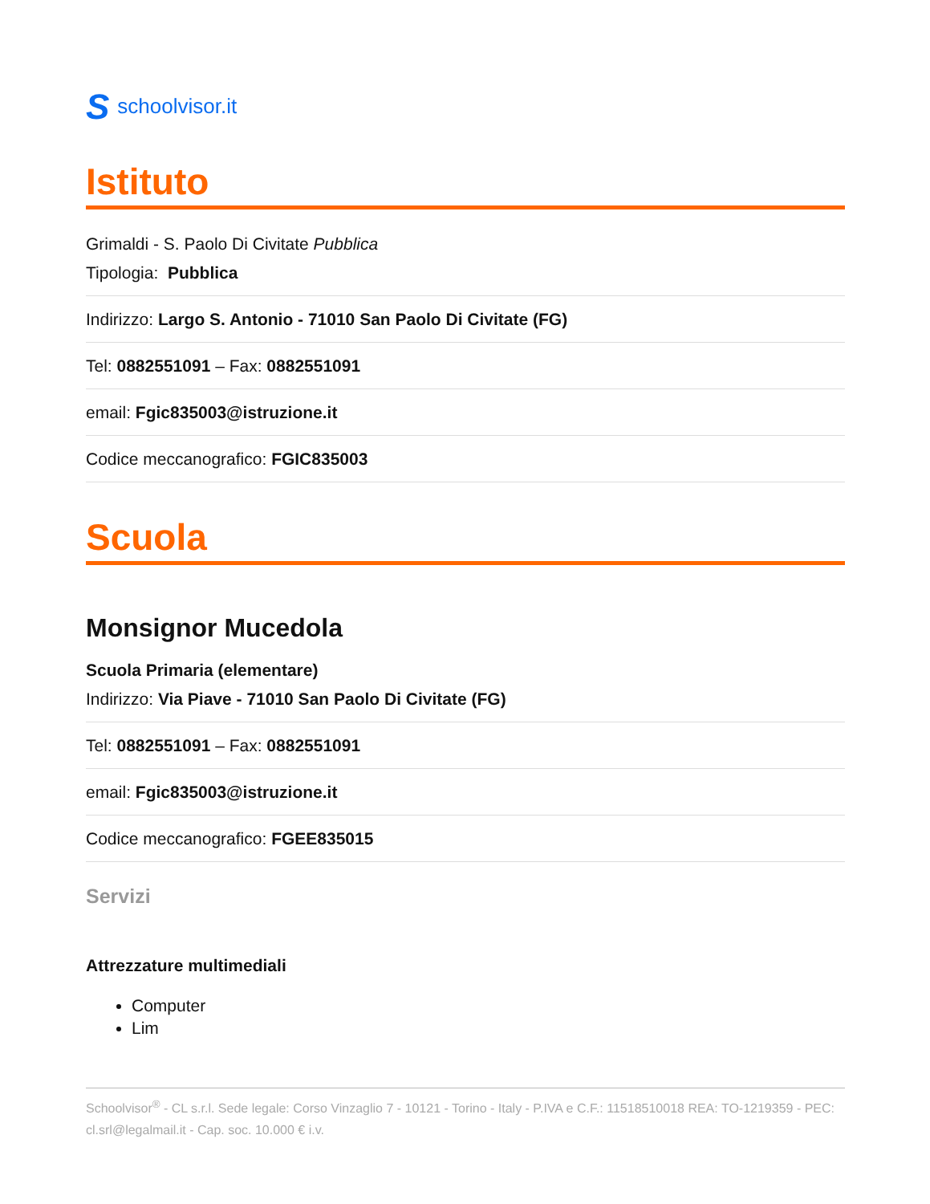Sschoolvisor.it
Istituto
Grimaldi - S. Paolo Di Civitate Pubblica
Tipologia: Pubblica
Indirizzo: Largo S. Antonio - 71010 San Paolo Di Civitate (FG)
Tel: 0882551091 – Fax: 0882551091
email: Fgic835003@istruzione.it
Codice meccanografico: FGIC835003
Scuola
Monsignor Mucedola
Scuola Primaria (elementare)
Indirizzo: Via Piave - 71010 San Paolo Di Civitate (FG)
Tel: 0882551091 – Fax: 0882551091
email: Fgic835003@istruzione.it
Codice meccanografico: FGEE835015
Servizi
Attrezzature multimediali
Computer
Lim
Schoolvisor<sup>®</sup> - CL s.r.l. Sede legale: Corso Vinzaglio 7 - 10121 - Torino - Italy - P.IVA e C.F.: 11518510018 REA: TO-1219359 - PEC: cl.srl@legalmail.it - Cap. soc. 10.000 € i.v.